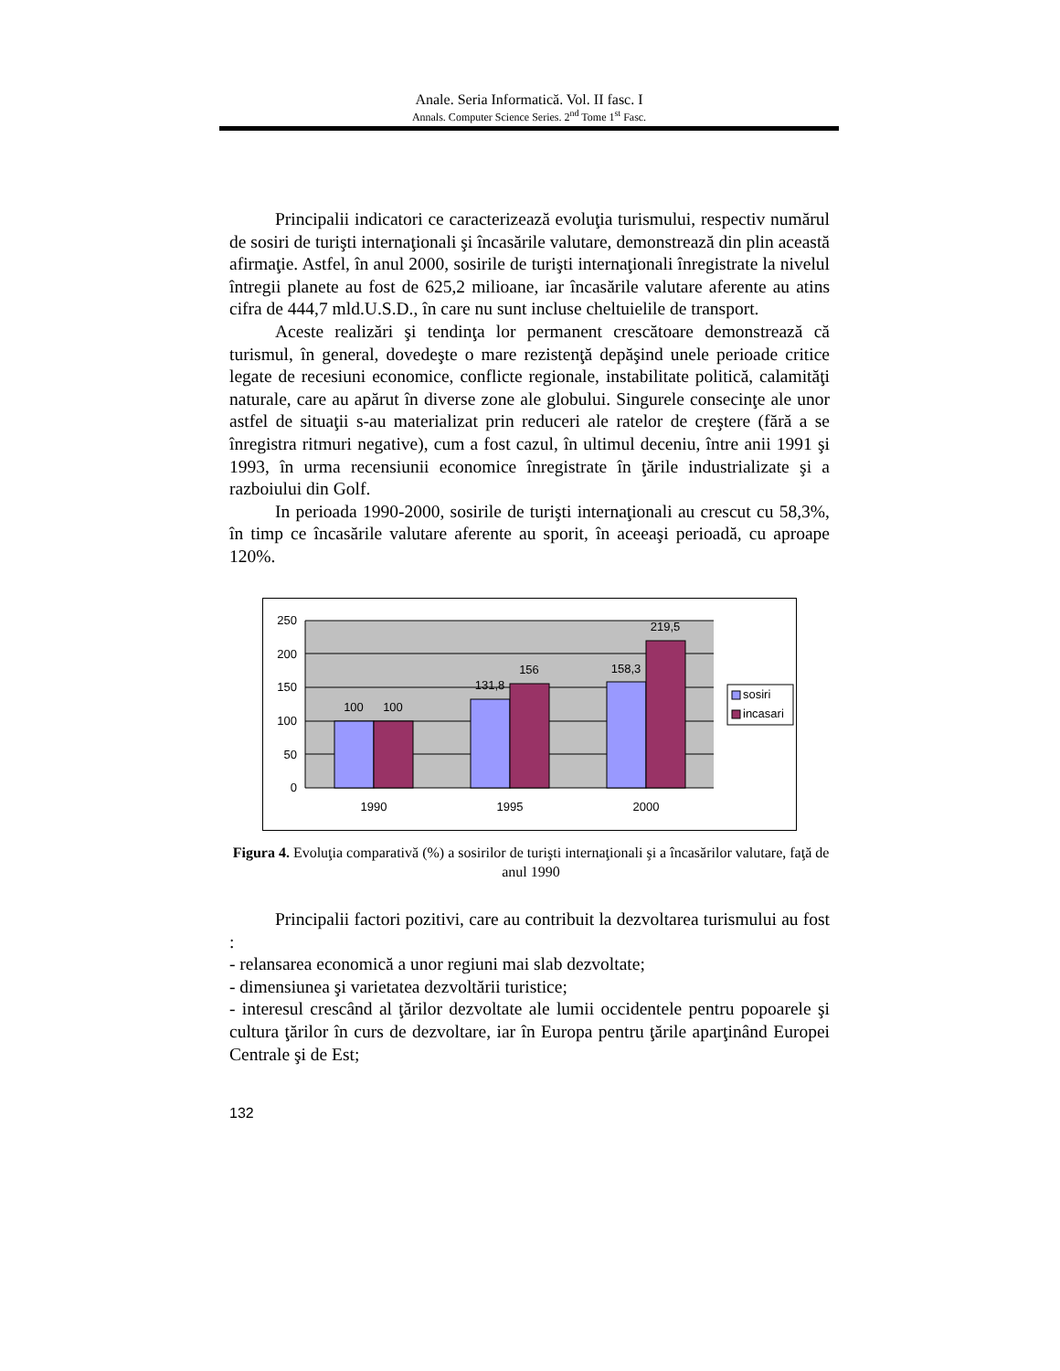Anale. Seria Informatică. Vol. II fasc. I
Annals. Computer Science Series. 2<sup>nd</sup> Tome 1<sup>st</sup> Fasc.
Principalii indicatori ce caracterizează evoluţia turismului, respectiv numărul de sosiri de turişti internaţionali şi încasările valutare, demonstrează din plin această afirmaţie. Astfel, în anul 2000, sosirile de turişti internaţionali înregistrate la nivelul întregii planete au fost de 625,2 milioane, iar încasările valutare aferente au atins cifra de 444,7 mld.U.S.D., în care nu sunt incluse cheltuielile de transport.
Aceste realizări şi tendinţa lor permanent crescătoare demonstrează că turismul, în general, dovedeşte o mare rezistenţă depăşind unele perioade critice legate de recesiuni economice, conflicte regionale, instabilitate politică, calamităţi naturale, care au apărut în diverse zone ale globului. Singurele consecinţe ale unor astfel de situaţii s-au materializat prin reduceri ale ratelor de creştere (fără a se înregistra ritmuri negative), cum a fost cazul, în ultimul deceniu, între anii 1991 şi 1993, în urma recensiunii economice înregistrate în ţările industrializate şi a razboiului din Golf.
In perioada 1990-2000, sosirile de turişti internaţionali au crescut cu 58,3%, în timp ce încasările valutare aferente au sporit, în aceeaşi perioadă, cu aproape 120%.
250
200
150
100
50
0
100
100
131,8
156
158,3
219,5
1990
1995
2000
sosiri
incasari
Figura 4. Evoluţia comparativă (%) a sosirilor de turişti internaţionali şi a încasărilor valutare, faţă de anul 1990
Principalii factori pozitivi, care au contribuit la dezvoltarea turismului au fost :
- relansarea economică a unor regiuni mai slab dezvoltate;
- dimensiunea şi varietatea dezvoltării turistice;
- interesul crescând al ţărilor dezvoltate ale lumii occidentele pentru popoarele şi cultura ţărilor în curs de dezvoltare, iar în Europa pentru ţările aparţinând Europei Centrale şi de Est;
132